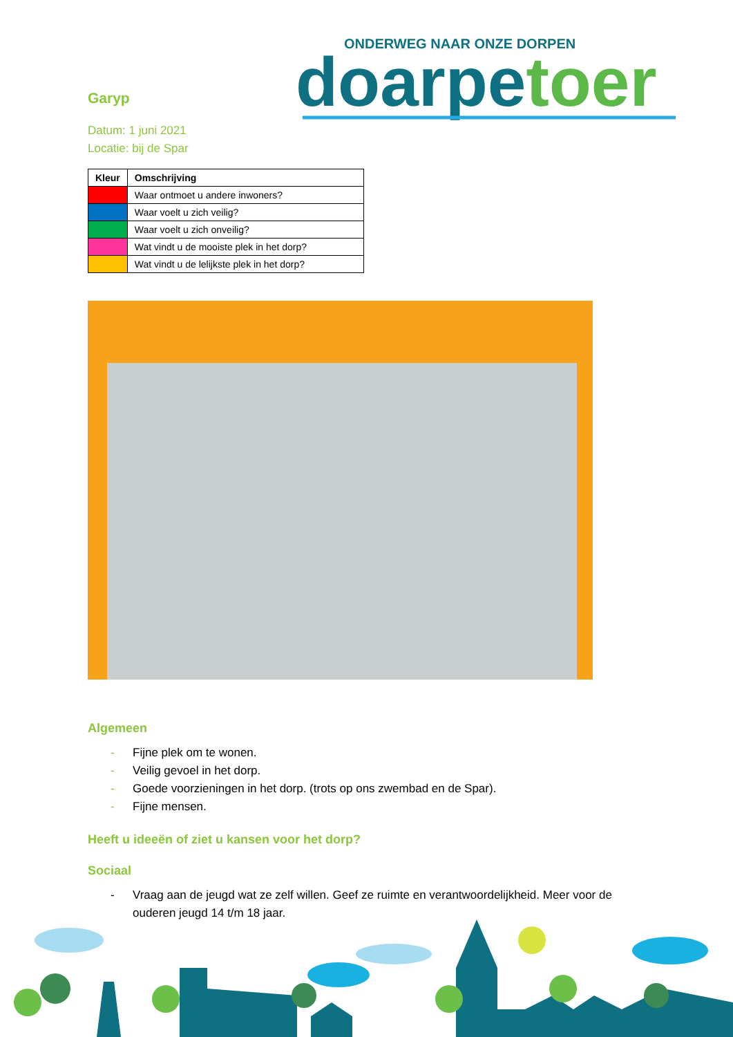ONDERWEG NAAR ONZE DORPEN
doarpetoer
Garyp
Datum: 1 juni 2021
Locatie: bij de Spar
| Kleur | Omschrijving |
| --- | --- |
| | Waar ontmoet u andere inwoners? |
| | Waar voelt u zich veilig? |
| | Waar voelt u zich onveilig? |
| | Wat vindt u de mooiste plek in het dorp? |
| | Wat vindt u de lelijkste plek in het dorp? |
Algemeen
- Fijne plek om te wonen.
- Veilig gevoel in het dorp.
- Goede voorzieningen in het dorp. (trots op ons zwembad en de Spar).
- Fijne mensen.
Heeft u ideeën of ziet u kansen voor het dorp?
Sociaal
- Vraag aan de jeugd wat ze zelf willen. Geef ze ruimte en verantwoordelijkheid. Meer voor de ouderen jeugd 14 t/m 18 jaar.